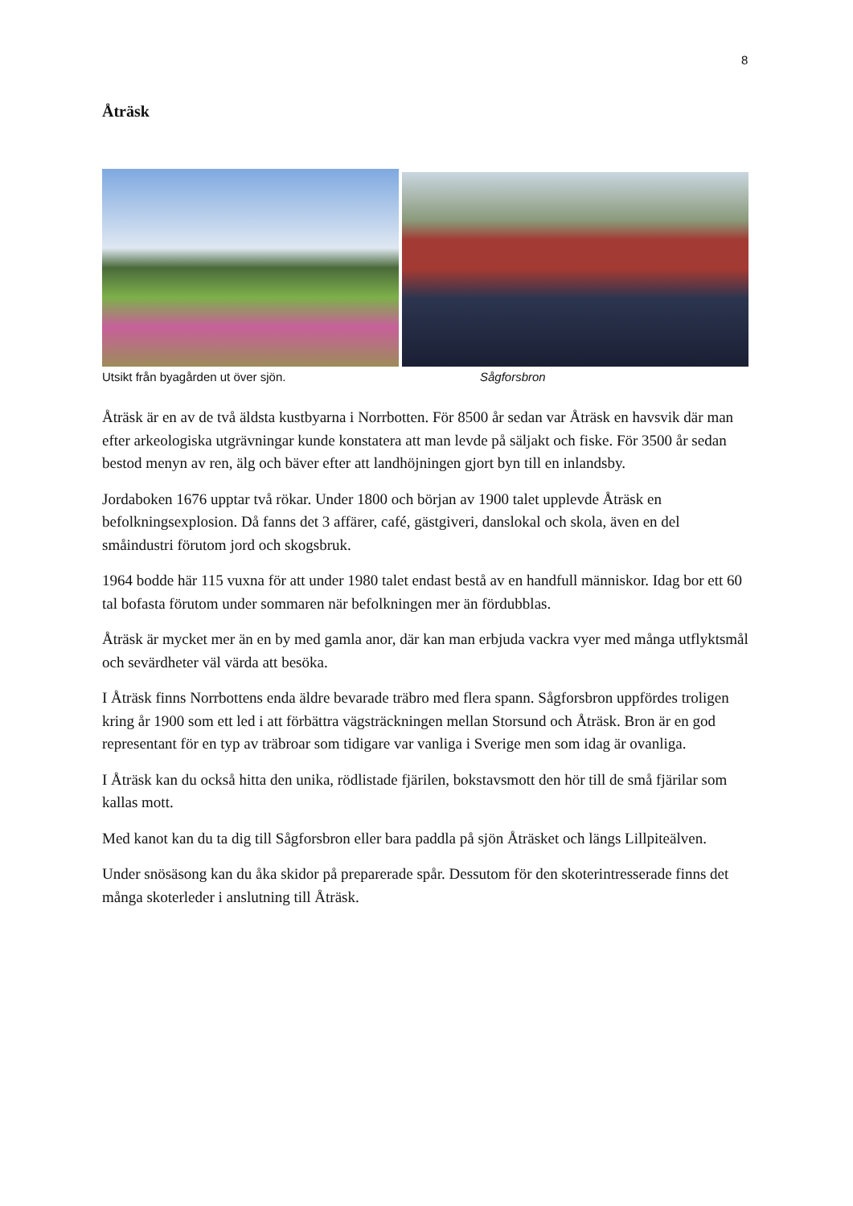8
Åträsk
Utsikt från byagården ut över sjön. Sågforsbron
Åträsk är en av de två äldsta kustbyarna i Norrbotten. För 8500 år sedan var Åträsk en havsvik där man efter arkeologiska utgrävningar kunde konstatera att man levde på säljakt och fiske. För 3500 år sedan bestod menyn av ren, älg och bäver efter att landhöjningen gjort byn till en inlandsby.
Jordaboken 1676 upptar två rökar. Under 1800 och början av 1900 talet upplevde Åträsk en befolkningsexplosion. Då fanns det 3 affärer, café, gästgiveri, danslokal och skola, även en del småindustri förutom jord och skogsbruk.
1964 bodde här 115 vuxna för att under 1980 talet endast bestå av en handfull människor. Idag bor ett 60 tal bofasta förutom under sommaren när befolkningen mer än fördubblas.
Åträsk är mycket mer än en by med gamla anor, där kan man erbjuda vackra vyer med många utflyktsmål och sevärdheter väl värda att besöka.
I Åträsk finns Norrbottens enda äldre bevarade träbro med flera spann. Sågforsbron uppfördes troligen kring år 1900 som ett led i att förbättra vägsträckningen mellan Storsund och Åträsk. Bron är en god representant för en typ av träbroar som tidigare var vanliga i Sverige men som idag är ovanliga.
I Åträsk kan du också hitta den unika, rödlistade fjärilen, bokstavsmott den hör till de små fjärilar som kallas mott.
Med kanot kan du ta dig till Sågforsbron eller bara paddla på sjön Åträsket och längs Lillpiteälven.
Under snösäsong kan du åka skidor på preparerade spår. Dessutom för den skoterintresserade finns det många skoterleder i anslutning till Åträsk.